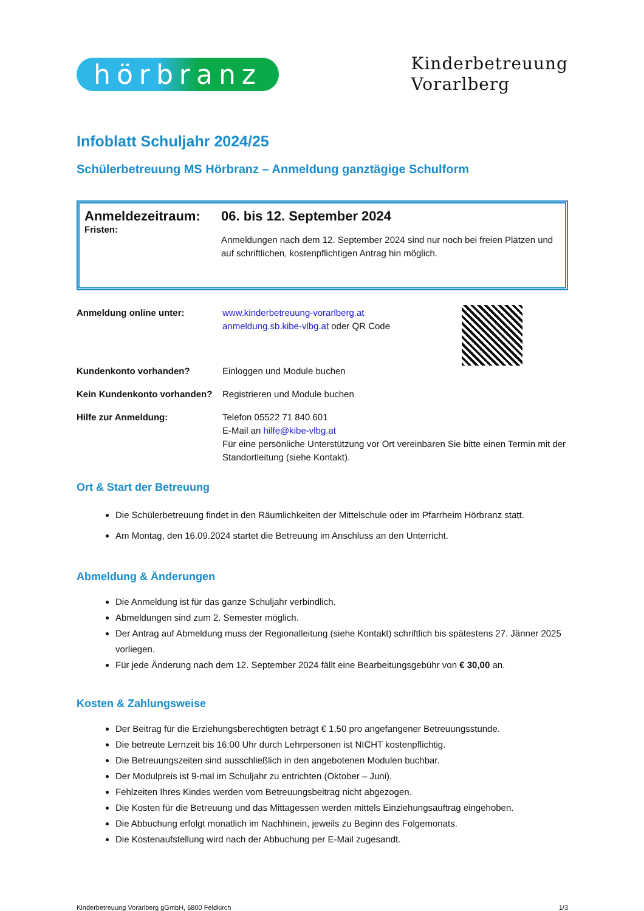hörbranz
Kinderbetreuung
Vorarlberg
Infoblatt Schuljahr 2024/25
Schülerbetreuung MS Hörbranz – Anmeldung ganztägige Schulform
Anmeldezeitraum:
Fristen:
06. bis 12. September 2024
Anmeldungen nach dem 12. September 2024 sind nur noch bei freien Plätzen und auf schriftlichen, kostenpflichtigen Antrag hin möglich.
Anmeldung online unter:
www.kinderbetreuung-vorarlberg.at
anmeldung.sb.kibe-vlbg.at oder QR Code
Kundenkonto vorhanden?
Einloggen und Module buchen
Kein Kundenkonto vorhanden?
Registrieren und Module buchen
Hilfe zur Anmeldung:
Telefon 05522 71 840 601
E-Mail an hilfe@kibe-vlbg.at
Für eine persönliche Unterstützung vor Ort vereinbaren Sie bitte einen Termin mit der Standortleitung (siehe Kontakt).
Ort & Start der Betreuung
Die Schülerbetreuung findet in den Räumlichkeiten der Mittelschule oder im Pfarrheim Hörbranz statt.
Am Montag, den 16.09.2024 startet die Betreuung im Anschluss an den Unterricht.
Abmeldung & Änderungen
Die Anmeldung ist für das ganze Schuljahr verbindlich.
Abmeldungen sind zum 2. Semester möglich.
Der Antrag auf Abmeldung muss der Regionalleitung (siehe Kontakt) schriftlich bis spätestens 27. Jänner 2025 vorliegen.
Für jede Änderung nach dem 12. September 2024 fällt eine Bearbeitungsgebühr von € 30,00 an.
Kosten & Zahlungsweise
Der Beitrag für die Erziehungsberechtigten beträgt € 1,50 pro angefangener Betreuungsstunde.
Die betreute Lernzeit bis 16:00 Uhr durch Lehrpersonen ist NICHT kostenpflichtig.
Die Betreuungszeiten sind ausschließlich in den angebotenen Modulen buchbar.
Der Modulpreis ist 9-mal im Schuljahr zu entrichten (Oktober – Juni).
Fehlzeiten Ihres Kindes werden vom Betreuungsbeitrag nicht abgezogen.
Die Kosten für die Betreuung und das Mittagessen werden mittels Einziehungsauftrag eingehoben.
Die Abbuchung erfolgt monatlich im Nachhinein, jeweils zu Beginn des Folgemonats.
Die Kostenaufstellung wird nach der Abbuchung per E-Mail zugesandt.
Kinderbetreuung Vorarlberg gGmbH, 6800 Feldkirch 1/3